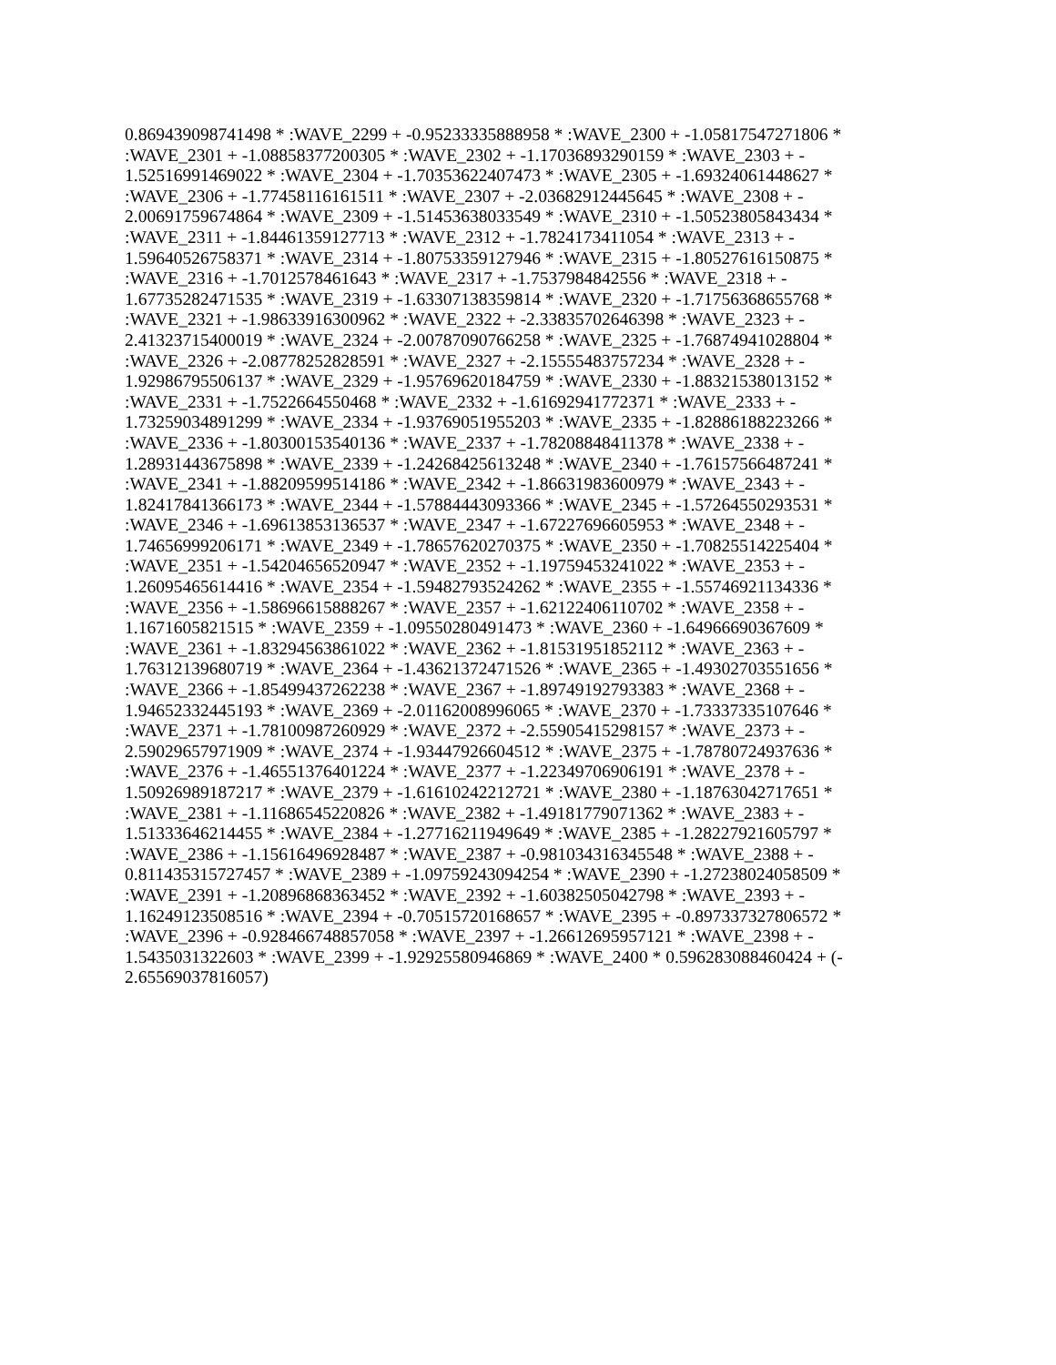0.869439098741498 * :WAVE_2299 + -0.95233335888958 * :WAVE_2300 + -1.05817547271806 *
:WAVE_2301 + -1.08858377200305 * :WAVE_2302 + -1.17036893290159 * :WAVE_2303 + -
1.52516991469022 * :WAVE_2304 + -1.70353622407473 * :WAVE_2305 + -1.69324061448627 *
:WAVE_2306 + -1.77458116161511 * :WAVE_2307 + -2.03682912445645 * :WAVE_2308 + -
2.00691759674864 * :WAVE_2309 + -1.51453638033549 * :WAVE_2310 + -1.50523805843434 *
:WAVE_2311 + -1.84461359127713 * :WAVE_2312 + -1.7824173411054 * :WAVE_2313 + -
1.59640526758371 * :WAVE_2314 + -1.80753359127946 * :WAVE_2315 + -1.80527616150875 *
:WAVE_2316 + -1.7012578461643 * :WAVE_2317 + -1.7537984842556 * :WAVE_2318 + -
1.67735282471535 * :WAVE_2319 + -1.63307138359814 * :WAVE_2320 + -1.71756368655768 *
:WAVE_2321 + -1.98633916300962 * :WAVE_2322 + -2.33835702646398 * :WAVE_2323 + -
2.41323715400019 * :WAVE_2324 + -2.00787090766258 * :WAVE_2325 + -1.76874941028804 *
:WAVE_2326 + -2.08778252828591 * :WAVE_2327 + -2.15555483757234 * :WAVE_2328 + -
1.92986795506137 * :WAVE_2329 + -1.95769620184759 * :WAVE_2330 + -1.88321538013152 *
:WAVE_2331 + -1.7522664550468 * :WAVE_2332 + -1.61692941772371 * :WAVE_2333 + -
1.73259034891299 * :WAVE_2334 + -1.93769051955203 * :WAVE_2335 + -1.82886188223266 *
:WAVE_2336 + -1.80300153540136 * :WAVE_2337 + -1.78208848411378 * :WAVE_2338 + -
1.28931443675898 * :WAVE_2339 + -1.24268425613248 * :WAVE_2340 + -1.76157566487241 *
:WAVE_2341 + -1.88209599514186 * :WAVE_2342 + -1.86631983600979 * :WAVE_2343 + -
1.82417841366173 * :WAVE_2344 + -1.57884443093366 * :WAVE_2345 + -1.57264550293531 *
:WAVE_2346 + -1.69613853136537 * :WAVE_2347 + -1.67227696605953 * :WAVE_2348 + -
1.74656999206171 * :WAVE_2349 + -1.78657620270375 * :WAVE_2350 + -1.70825514225404 *
:WAVE_2351 + -1.54204656520947 * :WAVE_2352 + -1.19759453241022 * :WAVE_2353 + -
1.26095465614416 * :WAVE_2354 + -1.59482793524262 * :WAVE_2355 + -1.55746921134336 *
:WAVE_2356 + -1.58696615888267 * :WAVE_2357 + -1.62122406110702 * :WAVE_2358 + -
1.1671605821515 * :WAVE_2359 + -1.09550280491473 * :WAVE_2360 + -1.64966690367609 *
:WAVE_2361 + -1.83294563861022 * :WAVE_2362 + -1.81531951852112 * :WAVE_2363 + -
1.76312139680719 * :WAVE_2364 + -1.43621372471526 * :WAVE_2365 + -1.49302703551656 *
:WAVE_2366 + -1.85499437262238 * :WAVE_2367 + -1.89749192793383 * :WAVE_2368 + -
1.94652332445193 * :WAVE_2369 + -2.01162008996065 * :WAVE_2370 + -1.73337335107646 *
:WAVE_2371 + -1.78100987260929 * :WAVE_2372 + -2.55905415298157 * :WAVE_2373 + -
2.59029657971909 * :WAVE_2374 + -1.93447926604512 * :WAVE_2375 + -1.78780724937636 *
:WAVE_2376 + -1.46551376401224 * :WAVE_2377 + -1.22349706906191 * :WAVE_2378 + -
1.50926989187217 * :WAVE_2379 + -1.61610242212721 * :WAVE_2380 + -1.18763042717651 *
:WAVE_2381 + -1.11686545220826 * :WAVE_2382 + -1.49181779071362 * :WAVE_2383 + -
1.51333646214455 * :WAVE_2384 + -1.27716211949649 * :WAVE_2385 + -1.28227921605797 *
:WAVE_2386 + -1.15616496928487 * :WAVE_2387 + -0.981034316345548 * :WAVE_2388 + -
0.811435315727457 * :WAVE_2389 + -1.09759243094254 * :WAVE_2390 + -1.27238024058509 *
:WAVE_2391 + -1.20896868363452 * :WAVE_2392 + -1.60382505042798 * :WAVE_2393 + -
1.16249123508516 * :WAVE_2394 + -0.70515720168657 * :WAVE_2395 + -0.897337327806572 *
:WAVE_2396 + -0.928466748857058 * :WAVE_2397 + -1.26612695957121 * :WAVE_2398 + -
1.5435031322603 * :WAVE_2399 + -1.92925580946869 * :WAVE_2400 * 0.596283088460424 + (-
2.65569037816057)